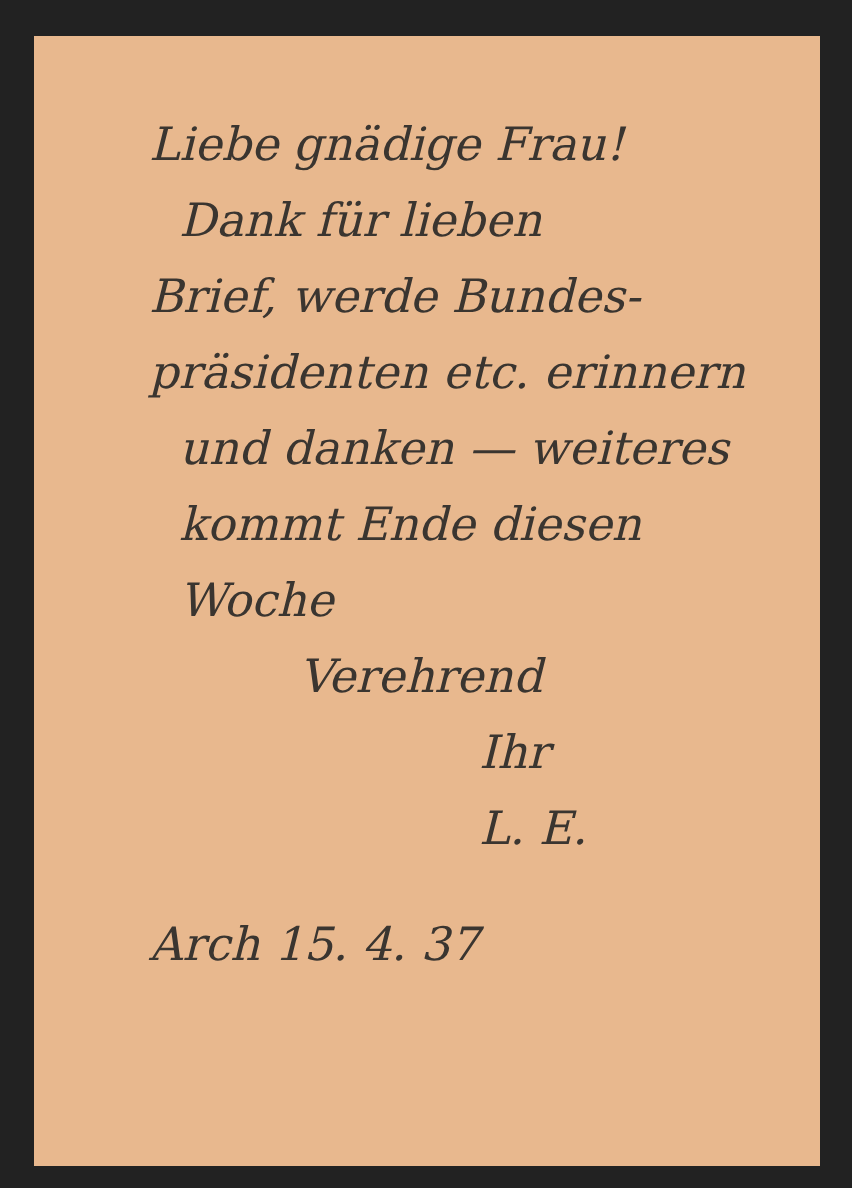Liebe gnädige Frau!
Dank für lieben
Brief, werde Bundes-
präsidenten etc. erinnern
und danken — weiteres
kommt Ende diesen
Woche
Verehrend
Ihr
L. E.
Arch 15. 4. 37